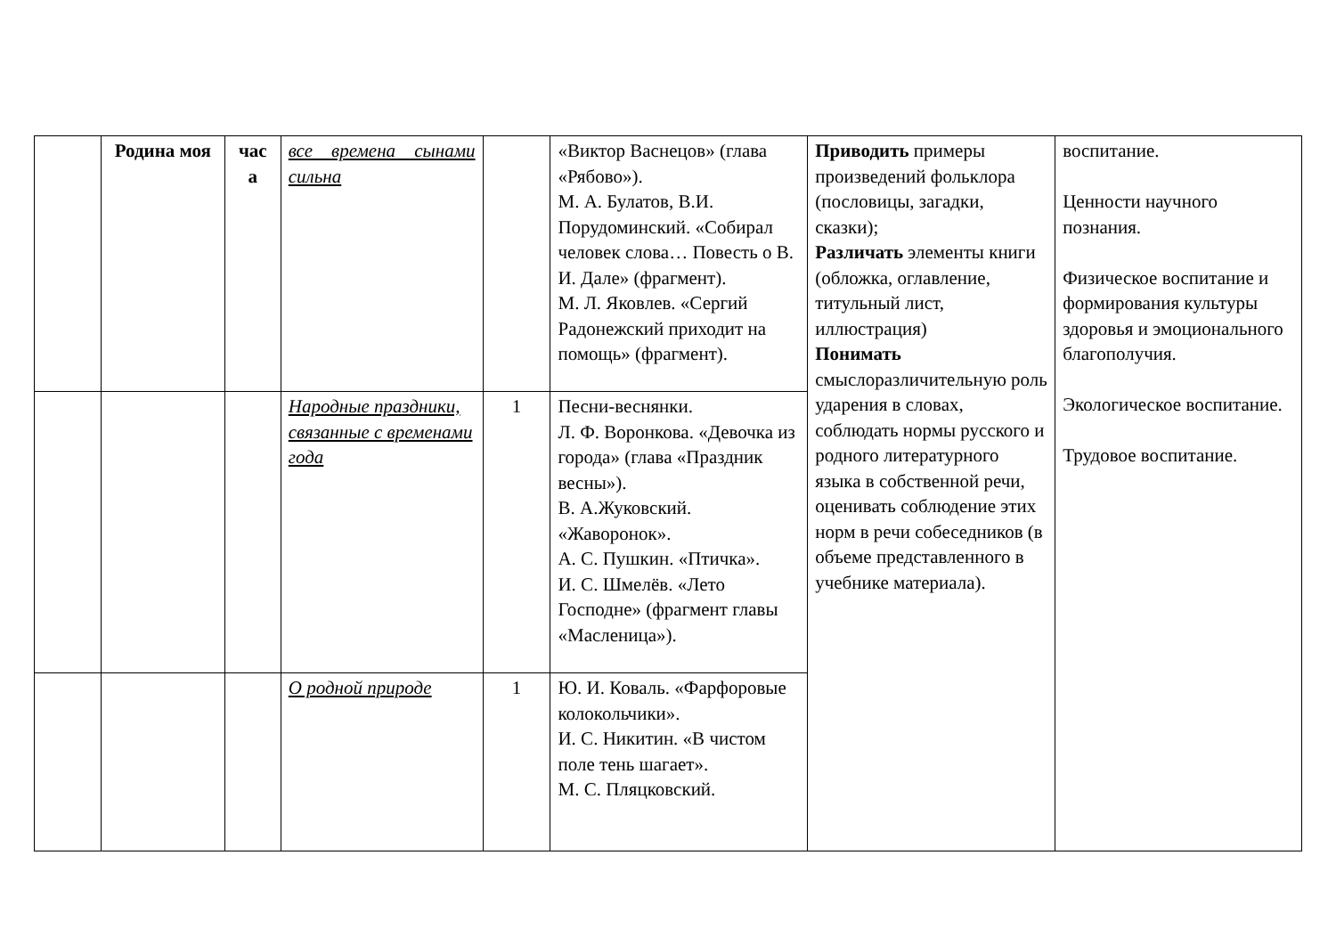| | Родина моя | час а | все времена сынами сильна | | «Виктор Васнецов» (глава «Рябово»). М. А. Булатов, В.И. Порудоминский. «Собирал человек слова… Повесть о В. И. Дале» (фрагмент). М. Л. Яковлев. «Сергий Радонежский приходит на помощь» (фрагмент). | Приводить примеры произведений фольклора (пословицы, загадки, сказки); Различать элементы книги (обложка, оглавление, титульный лист, иллюстрация) Понимать смыслоразличительную роль ударения в словах, соблюдать нормы русского и родного литературного языка в собственной речи, оценивать соблюдение этих норм в речи собеседников (в объеме представленного в учебнике материала). | воспитание. Ценности научного познания. Физическое воспитание и формирования культуры здоровья и эмоционального благополучия. Экологическое воспитание. Трудовое воспитание. |
| | | | Народные праздники, связанные с временами года | 1 | Песни-веснянки. Л. Ф. Воронкова. «Девочка из города» (глава «Праздник весны»). В. А.Жуковский. «Жаворонок». А. С. Пушкин. «Птичка». И. С. Шмелёв. «Лето Господне» (фрагмент главы «Масленица»). | | |
| | | | О родной природе | 1 | Ю. И. Коваль. «Фарфоровые колокольчики». И. С. Никитин. «В чистом поле тень шагает». М. С. Пляцковский. | | |